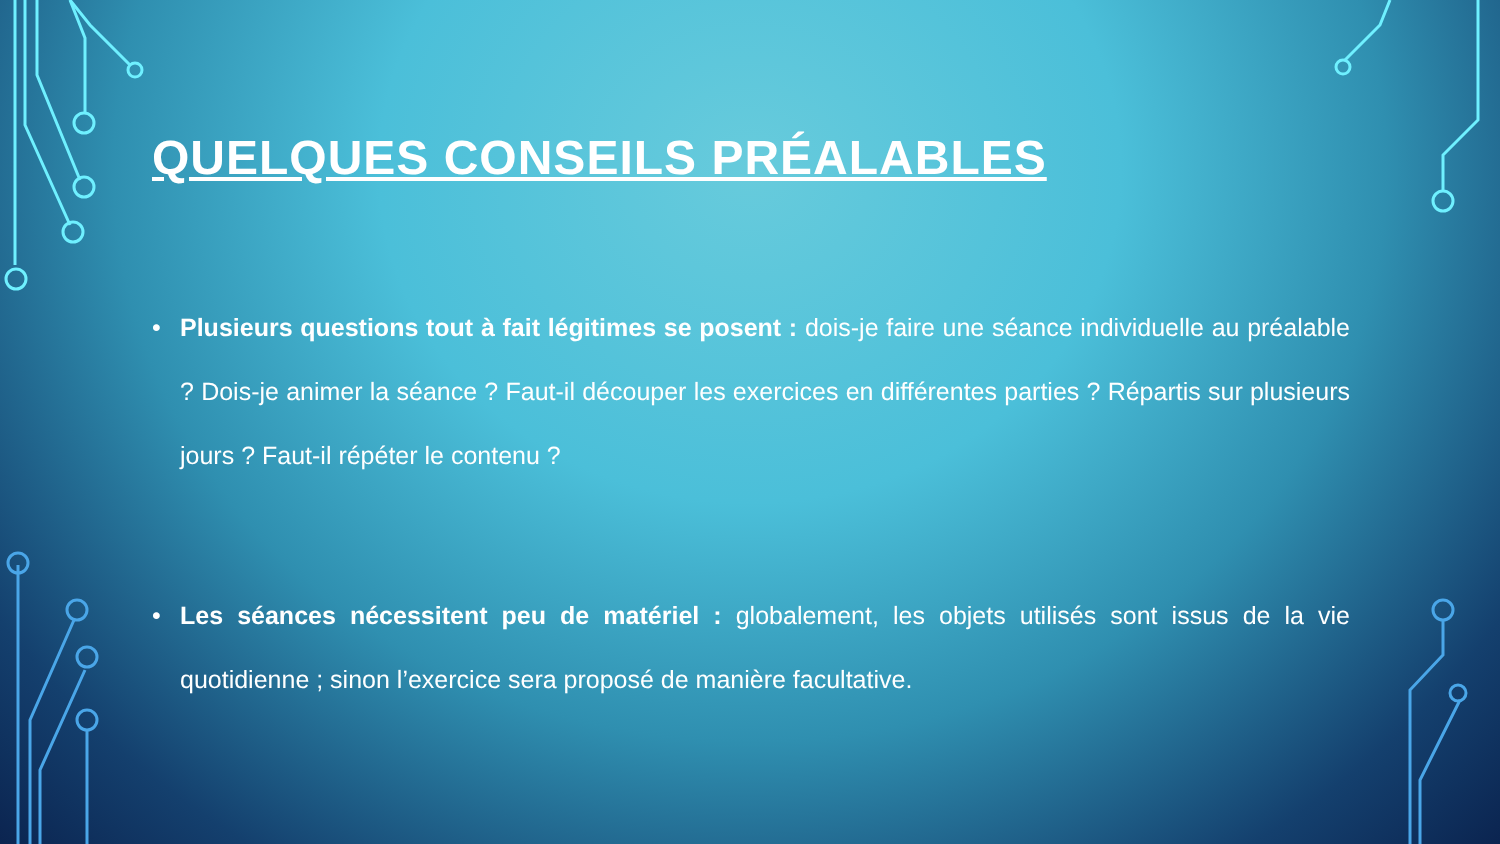QUELQUES CONSEILS PRÉALABLES
• Plusieurs questions tout à fait légitimes se posent : dois-je faire une séance individuelle au préalable ? Dois-je animer la séance ? Faut-il découper les exercices en différentes parties ? Répartis sur plusieurs jours ? Faut-il répéter le contenu ?
• Les séances nécessitent peu de matériel : globalement, les objets utilisés sont issus de la vie quotidienne ; sinon l’exercice sera proposé de manière facultative.